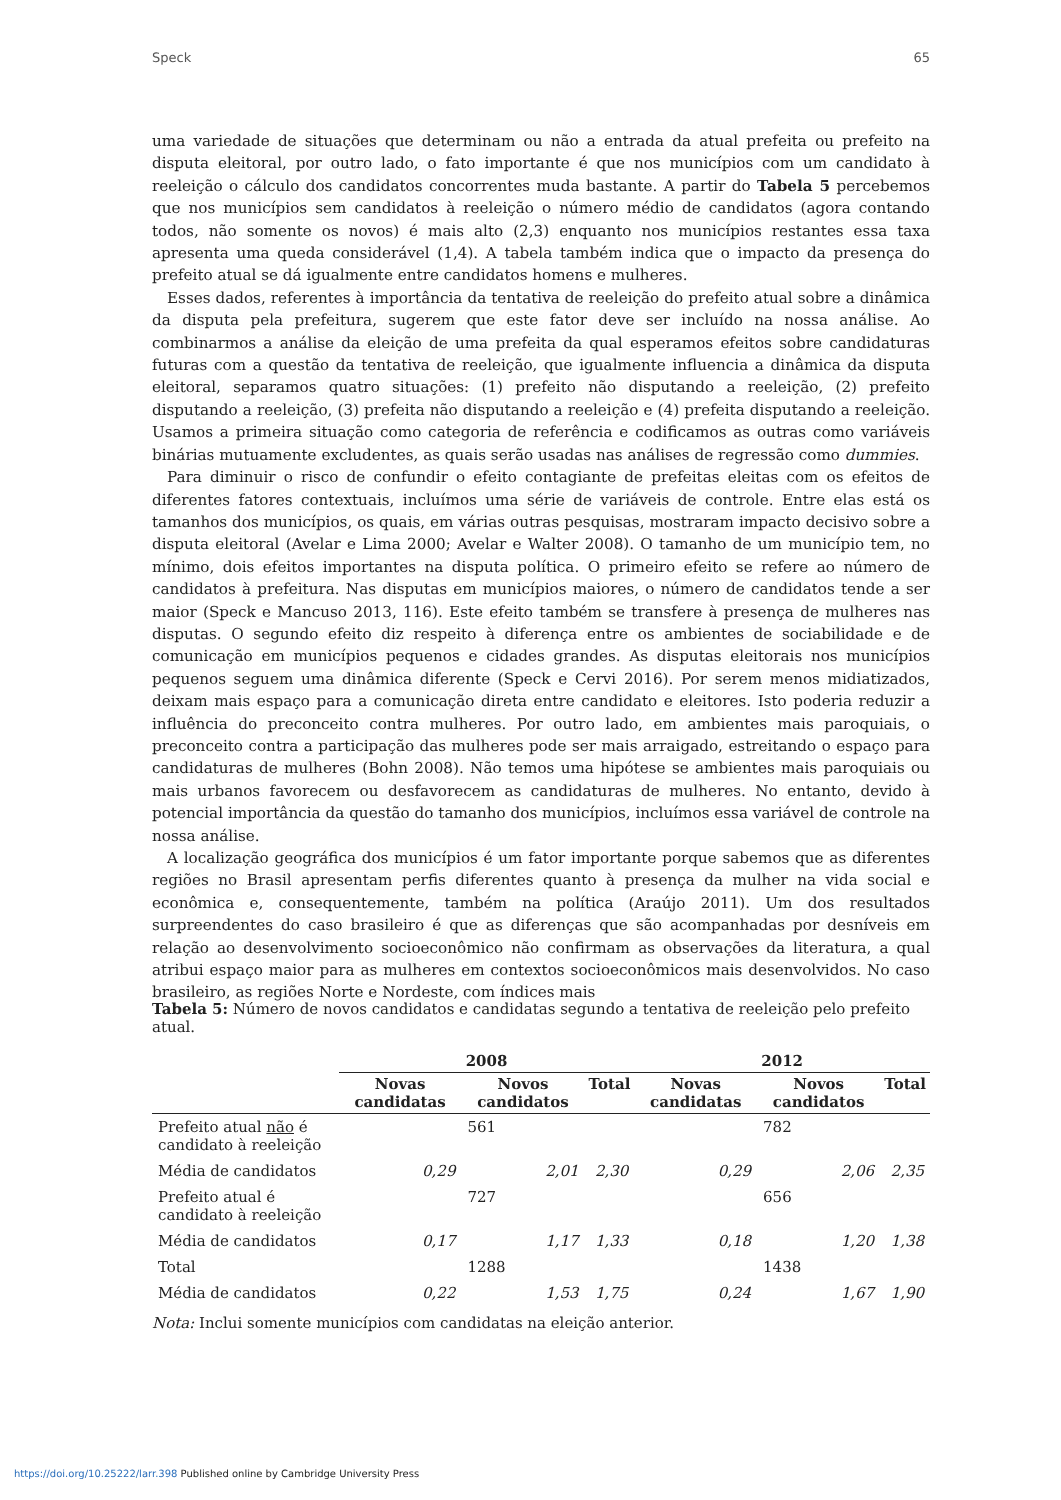Speck 65
uma variedade de situações que determinam ou não a entrada da atual prefeita ou prefeito na disputa eleitoral, por outro lado, o fato importante é que nos municípios com um candidato à reeleição o cálculo dos candidatos concorrentes muda bastante. A partir do Tabela 5 percebemos que nos municípios sem candidatos à reeleição o número médio de candidatos (agora contando todos, não somente os novos) é mais alto (2,3) enquanto nos municípios restantes essa taxa apresenta uma queda considerável (1,4). A tabela também indica que o impacto da presença do prefeito atual se dá igualmente entre candidatos homens e mulheres.
Esses dados, referentes à importância da tentativa de reeleição do prefeito atual sobre a dinâmica da disputa pela prefeitura, sugerem que este fator deve ser incluído na nossa análise. Ao combinarmos a análise da eleição de uma prefeita da qual esperamos efeitos sobre candidaturas futuras com a questão da tentativa de reeleição, que igualmente influencia a dinâmica da disputa eleitoral, separamos quatro situações: (1) prefeito não disputando a reeleição, (2) prefeito disputando a reeleição, (3) prefeita não disputando a reeleição e (4) prefeita disputando a reeleição. Usamos a primeira situação como categoria de referência e codificamos as outras como variáveis binárias mutuamente excludentes, as quais serão usadas nas análises de regressão como dummies.
Para diminuir o risco de confundir o efeito contagiante de prefeitas eleitas com os efeitos de diferentes fatores contextuais, incluímos uma série de variáveis de controle. Entre elas está os tamanhos dos municípios, os quais, em várias outras pesquisas, mostraram impacto decisivo sobre a disputa eleitoral (Avelar e Lima 2000; Avelar e Walter 2008). O tamanho de um município tem, no mínimo, dois efeitos importantes na disputa política. O primeiro efeito se refere ao número de candidatos à prefeitura. Nas disputas em municípios maiores, o número de candidatos tende a ser maior (Speck e Mancuso 2013, 116). Este efeito também se transfere à presença de mulheres nas disputas. O segundo efeito diz respeito à diferença entre os ambientes de sociabilidade e de comunicação em municípios pequenos e cidades grandes. As disputas eleitorais nos municípios pequenos seguem uma dinâmica diferente (Speck e Cervi 2016). Por serem menos midiatizados, deixam mais espaço para a comunicação direta entre candidato e eleitores. Isto poderia reduzir a influência do preconceito contra mulheres. Por outro lado, em ambientes mais paroquiais, o preconceito contra a participação das mulheres pode ser mais arraigado, estreitando o espaço para candidaturas de mulheres (Bohn 2008). Não temos uma hipótese se ambientes mais paroquiais ou mais urbanos favorecem ou desfavorecem as candidaturas de mulheres. No entanto, devido à potencial importância da questão do tamanho dos municípios, incluímos essa variável de controle na nossa análise.
A localização geográfica dos municípios é um fator importante porque sabemos que as diferentes regiões no Brasil apresentam perfis diferentes quanto à presença da mulher na vida social e econômica e, consequentemente, também na política (Araújo 2011). Um dos resultados surpreendentes do caso brasileiro é que as diferenças que são acompanhadas por desníveis em relação ao desenvolvimento socioeconômico não confirmam as observações da literatura, a qual atribui espaço maior para as mulheres em contextos socioeconômicos mais desenvolvidos. No caso brasileiro, as regiões Norte e Nordeste, com índices mais
Tabela 5: Número de novos candidatos e candidatas segundo a tentativa de reeleição pelo prefeito atual.
| | 2008 | | | 2012 | | |
| --- | --- | --- | --- | --- | --- | --- |
| | Novas candidatas | Novos candidatos | Total | Novas candidatas | Novos candidatos | Total |
| Prefeito atual não é candidato à reeleição | | 561 | | | 782 | |
| Média de candidatos | 0,29 | 2,01 | 2,30 | 0,29 | 2,06 | 2,35 |
| Prefeito atual é candidato à reeleição | | 727 | | | 656 | |
| Média de candidatos | 0,17 | 1,17 | 1,33 | 0,18 | 1,20 | 1,38 |
| Total | | 1288 | | | 1438 | |
| Média de candidatos | 0,22 | 1,53 | 1,75 | 0,24 | 1,67 | 1,90 |
Nota: Inclui somente municípios com candidatas na eleição anterior.
https://doi.org/10.25222/larr.398 Published online by Cambridge University Press